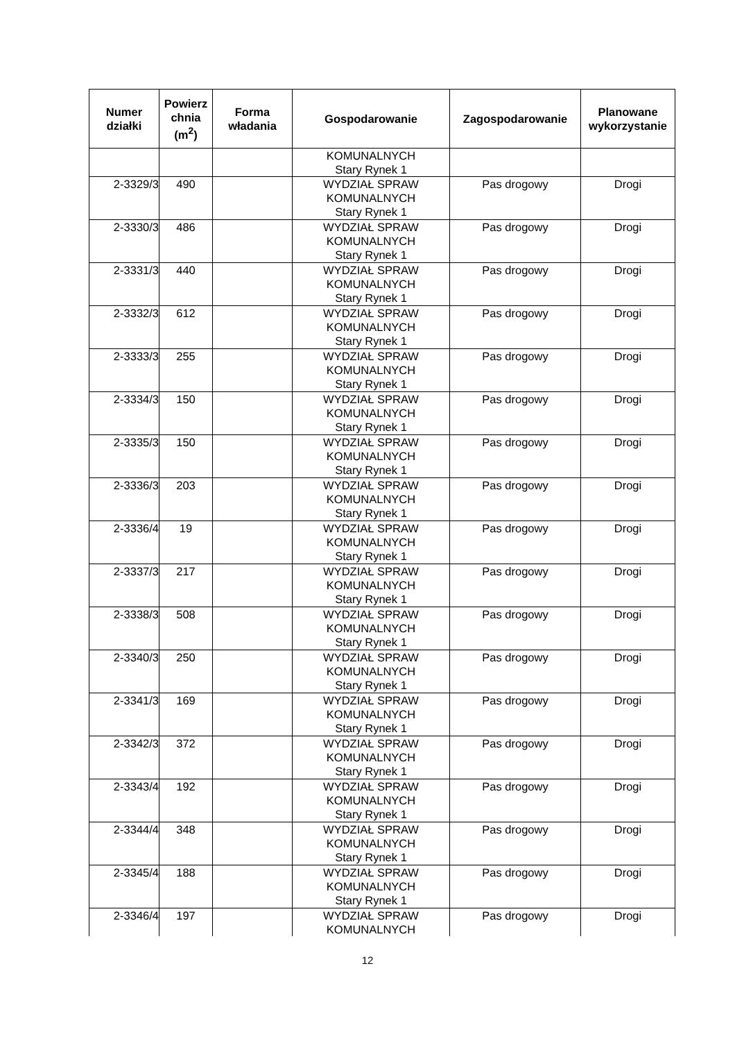| Numer działki | Powierz chnia (m<sup>2</sup>) | Forma władania | Gospodarowanie | Zagospodarowanie | Planowane wykorzystanie |
| --- | --- | --- | --- | --- | --- |
| | | | KOMUNALNYCH Stary Rynek 1 | | |
| 2-3329/3 | 490 | | WYDZIAŁ SPRAW KOMUNALNYCH Stary Rynek 1 | Pas drogowy | Drogi |
| 2-3330/3 | 486 | | WYDZIAŁ SPRAW KOMUNALNYCH Stary Rynek 1 | Pas drogowy | Drogi |
| 2-3331/3 | 440 | | WYDZIAŁ SPRAW KOMUNALNYCH Stary Rynek 1 | Pas drogowy | Drogi |
| 2-3332/3 | 612 | | WYDZIAŁ SPRAW KOMUNALNYCH Stary Rynek 1 | Pas drogowy | Drogi |
| 2-3333/3 | 255 | | WYDZIAŁ SPRAW KOMUNALNYCH Stary Rynek 1 | Pas drogowy | Drogi |
| 2-3334/3 | 150 | | WYDZIAŁ SPRAW KOMUNALNYCH Stary Rynek 1 | Pas drogowy | Drogi |
| 2-3335/3 | 150 | | WYDZIAŁ SPRAW KOMUNALNYCH Stary Rynek 1 | Pas drogowy | Drogi |
| 2-3336/3 | 203 | | WYDZIAŁ SPRAW KOMUNALNYCH Stary Rynek 1 | Pas drogowy | Drogi |
| 2-3336/4 | 19 | | WYDZIAŁ SPRAW KOMUNALNYCH Stary Rynek 1 | Pas drogowy | Drogi |
| 2-3337/3 | 217 | | WYDZIAŁ SPRAW KOMUNALNYCH Stary Rynek 1 | Pas drogowy | Drogi |
| 2-3338/3 | 508 | | WYDZIAŁ SPRAW KOMUNALNYCH Stary Rynek 1 | Pas drogowy | Drogi |
| 2-3340/3 | 250 | | WYDZIAŁ SPRAW KOMUNALNYCH Stary Rynek 1 | Pas drogowy | Drogi |
| 2-3341/3 | 169 | | WYDZIAŁ SPRAW KOMUNALNYCH Stary Rynek 1 | Pas drogowy | Drogi |
| 2-3342/3 | 372 | | WYDZIAŁ SPRAW KOMUNALNYCH Stary Rynek 1 | Pas drogowy | Drogi |
| 2-3343/4 | 192 | | WYDZIAŁ SPRAW KOMUNALNYCH Stary Rynek 1 | Pas drogowy | Drogi |
| 2-3344/4 | 348 | | WYDZIAŁ SPRAW KOMUNALNYCH Stary Rynek 1 | Pas drogowy | Drogi |
| 2-3345/4 | 188 | | WYDZIAŁ SPRAW KOMUNALNYCH Stary Rynek 1 | Pas drogowy | Drogi |
| 2-3346/4 | 197 | | WYDZIAŁ SPRAW KOMUNALNYCH | Pas drogowy | Drogi |
12